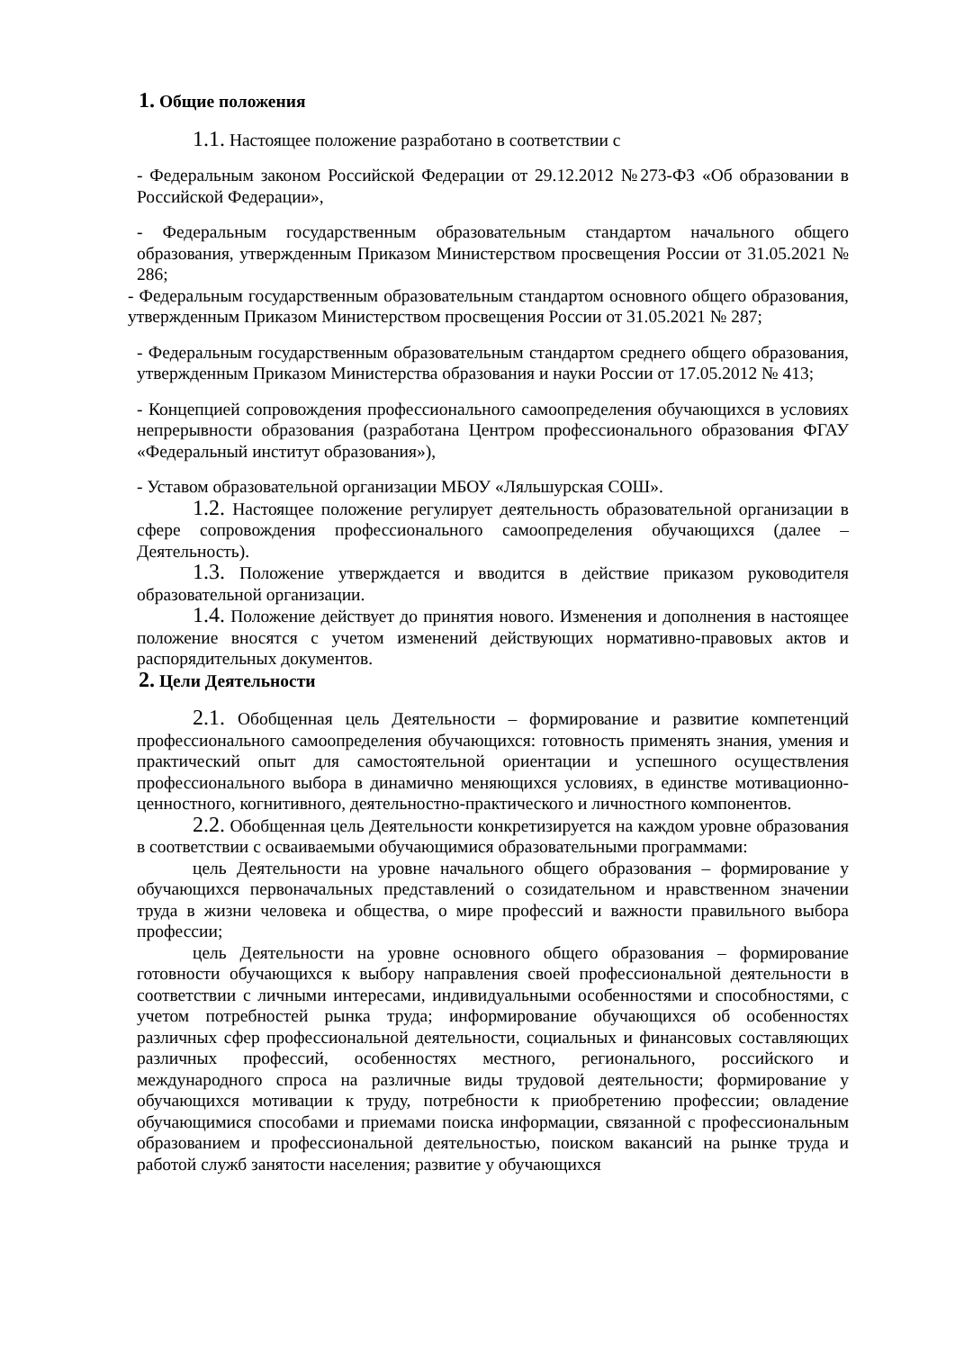1. Общие положения
1.1. Настоящее положение разработано в соответствии с
- Федеральным законом Российской Федерации от 29.12.2012 №273-ФЗ «Об образовании в Российской Федерации»,
- Федеральным государственным образовательным стандартом начального общего образования, утвержденным Приказом Министерством просвещения России от 31.05.2021 № 286;
- Федеральным государственным образовательным стандартом основного общего образования, утвержденным Приказом Министерством просвещения России от 31.05.2021 № 287;
- Федеральным государственным образовательным стандартом среднего общего образования, утвержденным Приказом Министерства образования и науки России от 17.05.2012 № 413;
- Концепцией сопровождения профессионального самоопределения обучающихся в условиях непрерывности образования (разработана Центром профессионального образования ФГАУ «Федеральный институт образования»),
- Уставом образовательной организации МБОУ «Ляльшурская СОШ».
1.2. Настоящее положение регулирует деятельность образовательной организации в сфере сопровождения профессионального самоопределения обучающихся (далее – Деятельность).
1.3. Положение утверждается и вводится в действие приказом руководителя образовательной организации.
1.4. Положение действует до принятия нового. Изменения и дополнения в настоящее положение вносятся с учетом изменений действующих нормативно-правовых актов и распорядительных документов.
2. Цели Деятельности
2.1. Обобщенная цель Деятельности – формирование и развитие компетенций профессионального самоопределения обучающихся: готовность применять знания, умения и практический опыт для самостоятельной ориентации и успешного осуществления профессионального выбора в динамично меняющихся условиях, в единстве мотивационно-ценностного, когнитивного, деятельностно-практического и личностного компонентов.
2.2. Обобщенная цель Деятельности конкретизируется на каждом уровне образования в соответствии с осваиваемыми обучающимися образовательными программами:
цель Деятельности на уровне начального общего образования – формирование у обучающихся первоначальных представлений о созидательном и нравственном значении труда в жизни человека и общества, о мире профессий и важности правильного выбора профессии;
цель Деятельности на уровне основного общего образования – формирование готовности обучающихся к выбору направления своей профессиональной деятельности в соответствии с личными интересами, индивидуальными особенностями и способностями, с учетом потребностей рынка труда; информирование обучающихся об особенностях различных сфер профессиональной деятельности, социальных и финансовых составляющих различных профессий, особенностях местного, регионального, российского и международного спроса на различные виды трудовой деятельности; формирование у обучающихся мотивации к труду, потребности к приобретению профессии; овладение обучающимися способами и приемами поиска информации, связанной с профессиональным образованием и профессиональной деятельностью, поиском вакансий на рынке труда и работой служб занятости населения; развитие у обучающихся